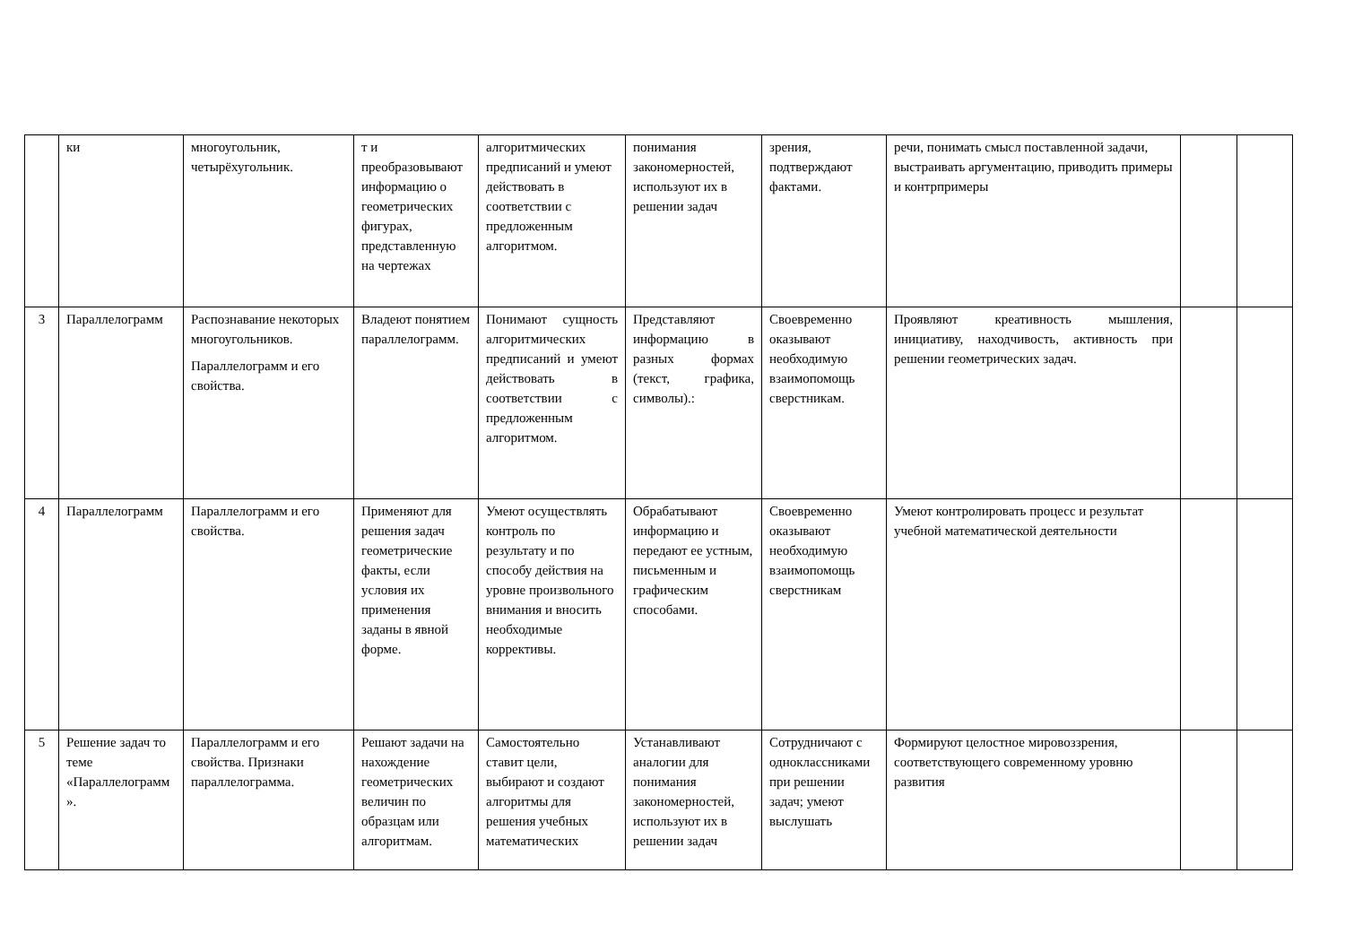| | ки | многоугольник, четырёхугольник. | т и преобразовывают информацию о геометрических фигурах, представленную на чертежах | алгоритмических предписаний и умеют действовать в соответствии с предложенным алгоритмом. | понимания закономерностей, используют их в решении задач | зрения, подтверждают фактами. | речи, понимать смысл поставленной задачи, выстраивать аргументацию, приводить примеры и контрпримеры | | |
| 3 | Параллелограмм | Распознавание некоторых многоугольников. Параллелограмм и его свойства. | Владеют понятием параллелограмм. | Понимают сущность алгоритмических предписаний и умеют действовать в соответствии с предложенным алгоритмом. | Представляют информацию в разных формах (текст, графика, символы).: | Своевременно оказывают необходимую взаимопомощь сверстникам. | Проявляют креативность мышления, инициативу, находчивость, активность при решении геометрических задач. | | |
| 4 | Параллелограмм | Параллелограмм и его свойства. | Применяют для решения задач геометрические факты, если условия их применения заданы в явной форме. | Умеют осуществлять контроль по результату и по способу действия на уровне произвольного внимания и вносить необходимые коррективы. | Обрабатывают информацию и передают ее устным, письменным и графическим способами. | Своевременно оказывают необходимую взаимопомощь сверстникам | Умеют контролировать процесс и результат учебной математической деятельности | | |
| 5 | Решение задач то теме «Параллелограмм». | Параллелограмм и его свойства. Признаки параллелограмма. | Решают задачи на нахождение геометрических величин по образцам или алгоритмам. | Самостоятельно ставит цели, выбирают и создают алгоритмы для решения учебных математических | Устанавливают аналогии для понимания закономерностей, используют их в решении задач | Сотрудничают с одноклассниками при решении задач; умеют выслушать | Формируют целостное мировоззрения, соответствующего современному уровню развития | | |